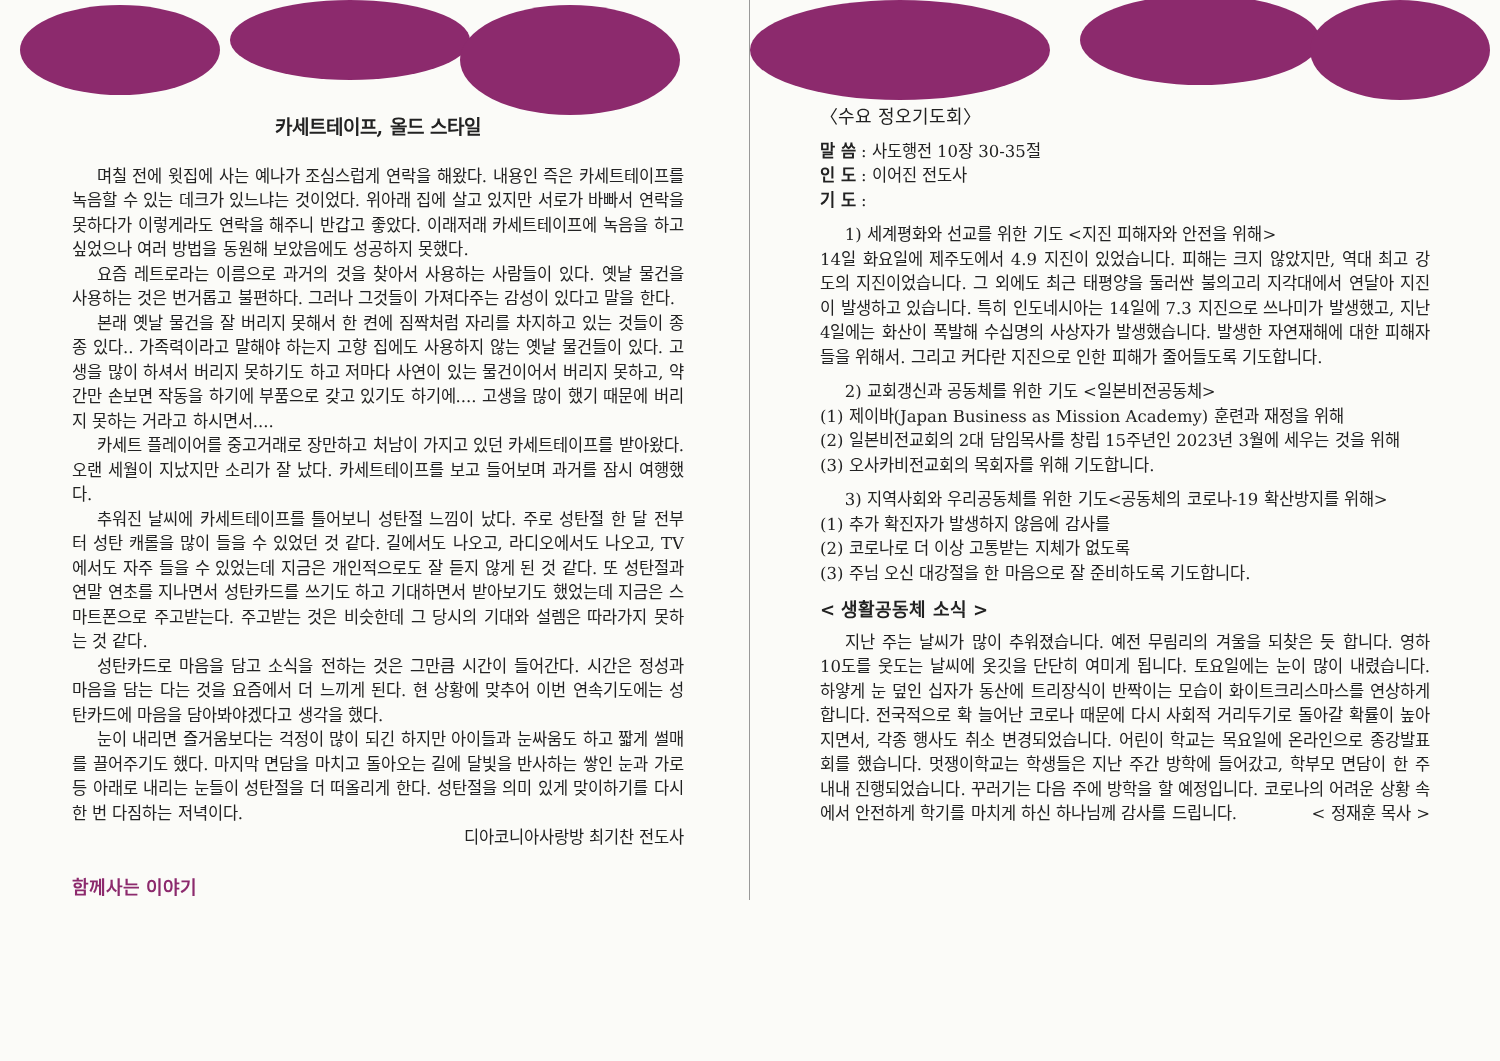카세트테이프, 올드 스타일
며칠 전에 윗집에 사는 예나가 조심스럽게 연락을 해왔다. 내용인 즉은 카세트테이프를 녹음할 수 있는 데크가 있느냐는 것이었다. 위아래 집에 살고 있지만 서로가 바빠서 연락을 못하다가 이렇게라도 연락을 해주니 반갑고 좋았다. 이래저래 카세트테이프에 녹음을 하고 싶었으나 여러 방법을 동원해 보았음에도 성공하지 못했다.
요즘 레트로라는 이름으로 과거의 것을 찾아서 사용하는 사람들이 있다. 옛날 물건을 사용하는 것은 번거롭고 불편하다. 그러나 그것들이 가져다주는 감성이 있다고 말을 한다.
본래 옛날 물건을 잘 버리지 못해서 한 켠에 짐짝처럼 자리를 차지하고 있는 것들이 종종 있다.. 가족력이라고 말해야 하는지 고향 집에도 사용하지 않는 옛날 물건들이 있다. 고생을 많이 하셔서 버리지 못하기도 하고 저마다 사연이 있는 물건이어서 버리지 못하고, 약간만 손보면 작동을 하기에 부품으로 갖고 있기도 하기에.... 고생을 많이 했기 때문에 버리지 못하는 거라고 하시면서....
카세트 플레이어를 중고거래로 장만하고 처남이 가지고 있던 카세트테이프를 받아왔다. 오랜 세월이 지났지만 소리가 잘 났다. 카세트테이프를 보고 들어보며 과거를 잠시 여행했다.
추워진 날씨에 카세트테이프를 틀어보니 성탄절 느낌이 났다. 주로 성탄절 한 달 전부터 성탄 캐롤을 많이 들을 수 있었던 것 같다. 길에서도 나오고, 라디오에서도 나오고, TV에서도 자주 들을 수 있었는데 지금은 개인적으로도 잘 듣지 않게 된 것 같다. 또 성탄절과 연말 연초를 지나면서 성탄카드를 쓰기도 하고 기대하면서 받아보기도 했었는데 지금은 스마트폰으로 주고받는다. 주고받는 것은 비슷한데 그 당시의 기대와 설렘은 따라가지 못하는 것 같다.
성탄카드로 마음을 담고 소식을 전하는 것은 그만큼 시간이 들어간다. 시간은 정성과 마음을 담는 다는 것을 요즘에서 더 느끼게 된다. 현 상황에 맞추어 이번 연속기도에는 성탄카드에 마음을 담아봐야겠다고 생각을 했다.
눈이 내리면 즐거움보다는 걱정이 많이 되긴 하지만 아이들과 눈싸움도 하고 짧게 썰매를 끌어주기도 했다. 마지막 면담을 마치고 돌아오는 길에 달빛을 반사하는 쌓인 눈과 가로등 아래로 내리는 눈들이 성탄절을 더 떠올리게 한다. 성탄절을 의미 있게 맞이하기를 다시 한 번 다짐하는 저녁이다.
디아코니아사랑방 최기찬 전도사
함께사는 이야기
〈수요 정오기도회〉
말 씀 : 사도행전 10장 30-35절
인 도 : 이어진 전도사
기 도 :
1) 세계평화와 선교를 위한 기도 <지진 피해자와 안전을 위해>
14일 화요일에 제주도에서 4.9 지진이 있었습니다. 피해는 크지 않았지만, 역대 최고 강도의 지진이었습니다. 그 외에도 최근 태평양을 둘러싼 불의고리 지각대에서 연달아 지진이 발생하고 있습니다. 특히 인도네시아는 14일에 7.3 지진으로 쓰나미가 발생했고, 지난 4일에는 화산이 폭발해 수십명의 사상자가 발생했습니다. 발생한 자연재해에 대한 피해자들을 위해서. 그리고 커다란 지진으로 인한 피해가 줄어들도록 기도합니다.
2) 교회갱신과 공동체를 위한 기도 <일본비전공동체>
(1) 제이바(Japan Business as Mission Academy) 훈련과 재정을 위해
(2) 일본비전교회의 2대 담임목사를 창립 15주년인 2023년 3월에 세우는 것을 위해
(3) 오사카비전교회의 목회자를 위해 기도합니다.
3) 지역사회와 우리공동체를 위한 기도<공동체의 코로나-19 확산방지를 위해>
(1) 추가 확진자가 발생하지 않음에 감사를
(2) 코로나로 더 이상 고통받는 지체가 없도록
(3) 주님 오신 대강절을 한 마음으로 잘 준비하도록 기도합니다.
< 생활공동체 소식 >
지난 주는 날씨가 많이 추워졌습니다. 예전 무림리의 겨울을 되찾은 듯 합니다. 영하 10도를 웃도는 날씨에 옷깃을 단단히 여미게 됩니다. 토요일에는 눈이 많이 내렸습니다. 하얗게 눈 덮인 십자가 동산에 트리장식이 반짝이는 모습이 화이트크리스마스를 연상하게 합니다. 전국적으로 확 늘어난 코로나 때문에 다시 사회적 거리두기로 돌아갈 확률이 높아지면서, 각종 행사도 취소 변경되었습니다. 어린이 학교는 목요일에 온라인으로 종강발표회를 했습니다. 멋쟁이학교는 학생들은 지난 주간 방학에 들어갔고, 학부모 면담이 한 주 내내 진행되었습니다. 꾸러기는 다음 주에 방학을 할 예정입니다. 코로나의 어려운 상황 속에서 안전하게 학기를 마치게 하신 하나님께 감사를 드립니다. < 정재훈 목사 >